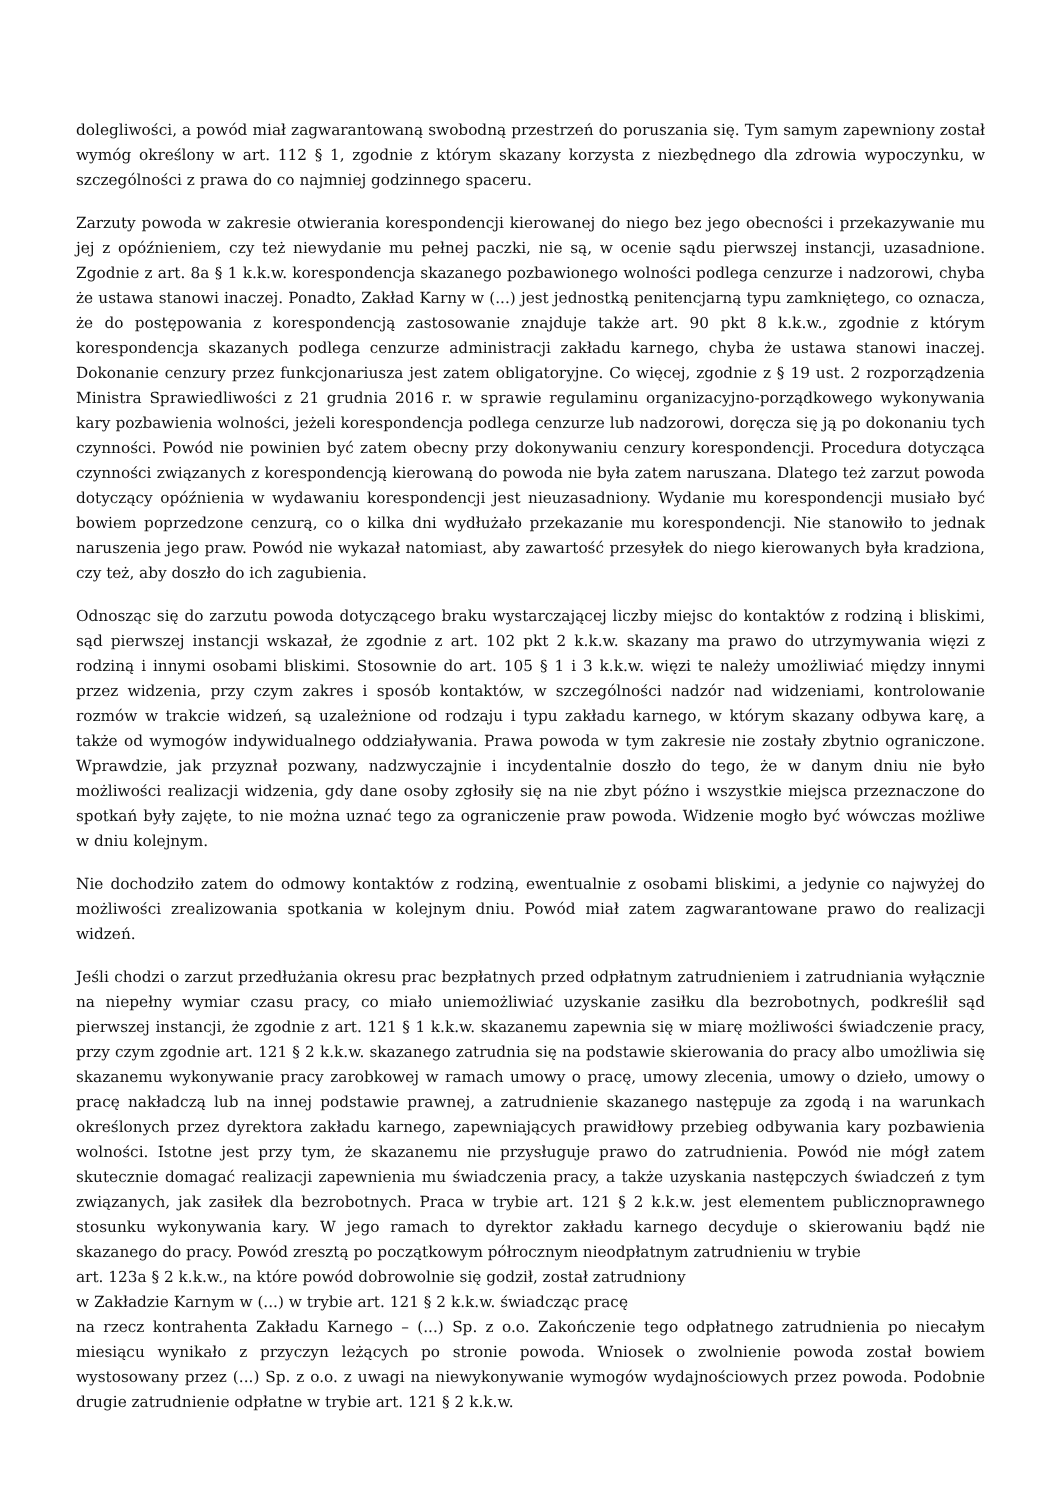dolegliwości, a powód miał zagwarantowaną swobodną przestrzeń do poruszania się. Tym samym zapewniony został wymóg określony w art. 112 § 1, zgodnie z którym skazany korzysta z niezbędnego dla zdrowia wypoczynku, w szczególności z prawa do co najmniej godzinnego spaceru.
Zarzuty powoda w zakresie otwierania korespondencji kierowanej do niego bez jego obecności i przekazywanie mu jej z opóźnieniem, czy też niewydanie mu pełnej paczki, nie są, w ocenie sądu pierwszej instancji, uzasadnione. Zgodnie z art. 8a § 1 k.k.w. korespondencja skazanego pozbawionego wolności podlega cenzurze i nadzorowi, chyba że ustawa stanowi inaczej. Ponadto, Zakład Karny w (...) jest jednostką penitencjarną typu zamkniętego, co oznacza, że do postępowania z korespondencją zastosowanie znajduje także art. 90 pkt 8 k.k.w., zgodnie z którym korespondencja skazanych podlega cenzurze administracji zakładu karnego, chyba że ustawa stanowi inaczej. Dokonanie cenzury przez funkcjonariusza jest zatem obligatoryjne. Co więcej, zgodnie z § 19 ust. 2 rozporządzenia Ministra Sprawiedliwości z 21 grudnia 2016 r. w sprawie regulaminu organizacyjno-porządkowego wykonywania kary pozbawienia wolności, jeżeli korespondencja podlega cenzurze lub nadzorowi, doręcza się ją po dokonaniu tych czynności. Powód nie powinien być zatem obecny przy dokonywaniu cenzury korespondencji. Procedura dotycząca czynności związanych z korespondencją kierowaną do powoda nie była zatem naruszana. Dlatego też zarzut powoda dotyczący opóźnienia w wydawaniu korespondencji jest nieuzasadniony. Wydanie mu korespondencji musiało być bowiem poprzedzone cenzurą, co o kilka dni wydłużało przekazanie mu korespondencji. Nie stanowiło to jednak naruszenia jego praw. Powód nie wykazał natomiast, aby zawartość przesyłek do niego kierowanych była kradziona, czy też, aby doszło do ich zagubienia.
Odnosząc się do zarzutu powoda dotyczącego braku wystarczającej liczby miejsc do kontaktów z rodziną i bliskimi, sąd pierwszej instancji wskazał, że zgodnie z art. 102 pkt 2 k.k.w. skazany ma prawo do utrzymywania więzi z rodziną i innymi osobami bliskimi. Stosownie do art. 105 § 1 i 3 k.k.w. więzi te należy umożliwiać między innymi przez widzenia, przy czym zakres i sposób kontaktów, w szczególności nadzór nad widzeniami, kontrolowanie rozmów w trakcie widzeń, są uzależnione od rodzaju i typu zakładu karnego, w którym skazany odbywa karę, a także od wymogów indywidualnego oddziaływania. Prawa powoda w tym zakresie nie zostały zbytnio ograniczone. Wprawdzie, jak przyznał pozwany, nadzwyczajnie i incydentalnie doszło do tego, że w danym dniu nie było możliwości realizacji widzenia, gdy dane osoby zgłosiły się na nie zbyt późno i wszystkie miejsca przeznaczone do spotkań były zajęte, to nie można uznać tego za ograniczenie praw powoda. Widzenie mogło być wówczas możliwe w dniu kolejnym.
Nie dochodziło zatem do odmowy kontaktów z rodziną, ewentualnie z osobami bliskimi, a jedynie co najwyżej do możliwości zrealizowania spotkania w kolejnym dniu. Powód miał zatem zagwarantowane prawo do realizacji widzeń.
Jeśli chodzi o zarzut przedłużania okresu prac bezpłatnych przed odpłatnym zatrudnieniem i zatrudniania wyłącznie na niepełny wymiar czasu pracy, co miało uniemożliwiać uzyskanie zasiłku dla bezrobotnych, podkreślił sąd pierwszej instancji, że zgodnie z art. 121 § 1 k.k.w. skazanemu zapewnia się w miarę możliwości świadczenie pracy, przy czym zgodnie art. 121 § 2 k.k.w. skazanego zatrudnia się na podstawie skierowania do pracy albo umożliwia się skazanemu wykonywanie pracy zarobkowej w ramach umowy o pracę, umowy zlecenia, umowy o dzieło, umowy o pracę nakładczą lub na innej podstawie prawnej, a zatrudnienie skazanego następuje za zgodą i na warunkach określonych przez dyrektora zakładu karnego, zapewniających prawidłowy przebieg odbywania kary pozbawienia wolności. Istotne jest przy tym, że skazanemu nie przysługuje prawo do zatrudnienia. Powód nie mógł zatem skutecznie domagać realizacji zapewnienia mu świadczenia pracy, a także uzyskania następczych świadczeń z tym związanych, jak zasiłek dla bezrobotnych. Praca w trybie art. 121 § 2 k.k.w. jest elementem publicznoprawnego stosunku wykonywania kary. W jego ramach to dyrektor zakładu karnego decyduje o skierowaniu bądź nie skazanego do pracy. Powód zresztą po początkowym półrocznym nieodpłatnym zatrudnieniu w trybie
art. 123a § 2 k.k.w., na które powód dobrowolnie się godził, został zatrudniony
w Zakładzie Karnym w (...) w trybie art. 121 § 2 k.k.w. świadcząc pracę
na rzecz kontrahenta Zakładu Karnego – (...) Sp. z o.o. Zakończenie tego odpłatnego zatrudnienia po niecałym miesiącu wynikało z przyczyn leżących po stronie powoda. Wniosek o zwolnienie powoda został bowiem wystosowany przez (...) Sp. z o.o. z uwagi na niewykonywanie wymogów wydajnościowych przez powoda. Podobnie drugie zatrudnienie odpłatne w trybie art. 121 § 2 k.k.w.